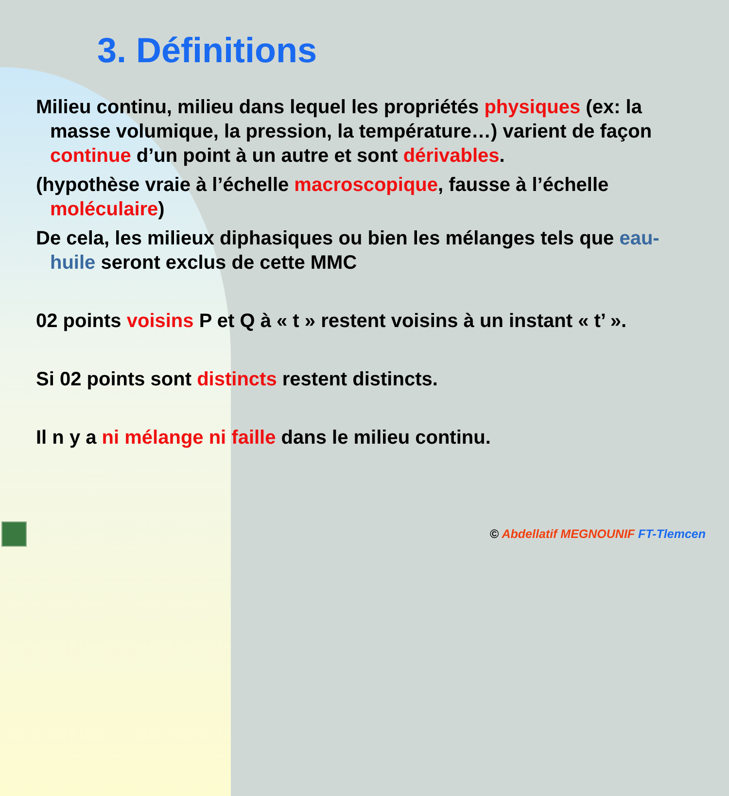3. Définitions
Milieu continu, milieu dans lequel les propriétés physiques (ex: la masse volumique, la pression, la température…) varient de façon continue d’un point à un autre et sont dérivables.
(hypothèse vraie à l’échelle macroscopique, fausse à l’échelle moléculaire)
De cela, les milieux diphasiques ou bien les mélanges tels que eau-huile seront exclus de cette MMC
02 points voisins P et Q à « t » restent voisins à un instant « t’ ».
Si 02 points sont distincts restent distincts.
Il n y a ni mélange ni faille dans le milieu continu.
© Abdellatif MEGNOUNIF FT-Tlemcen